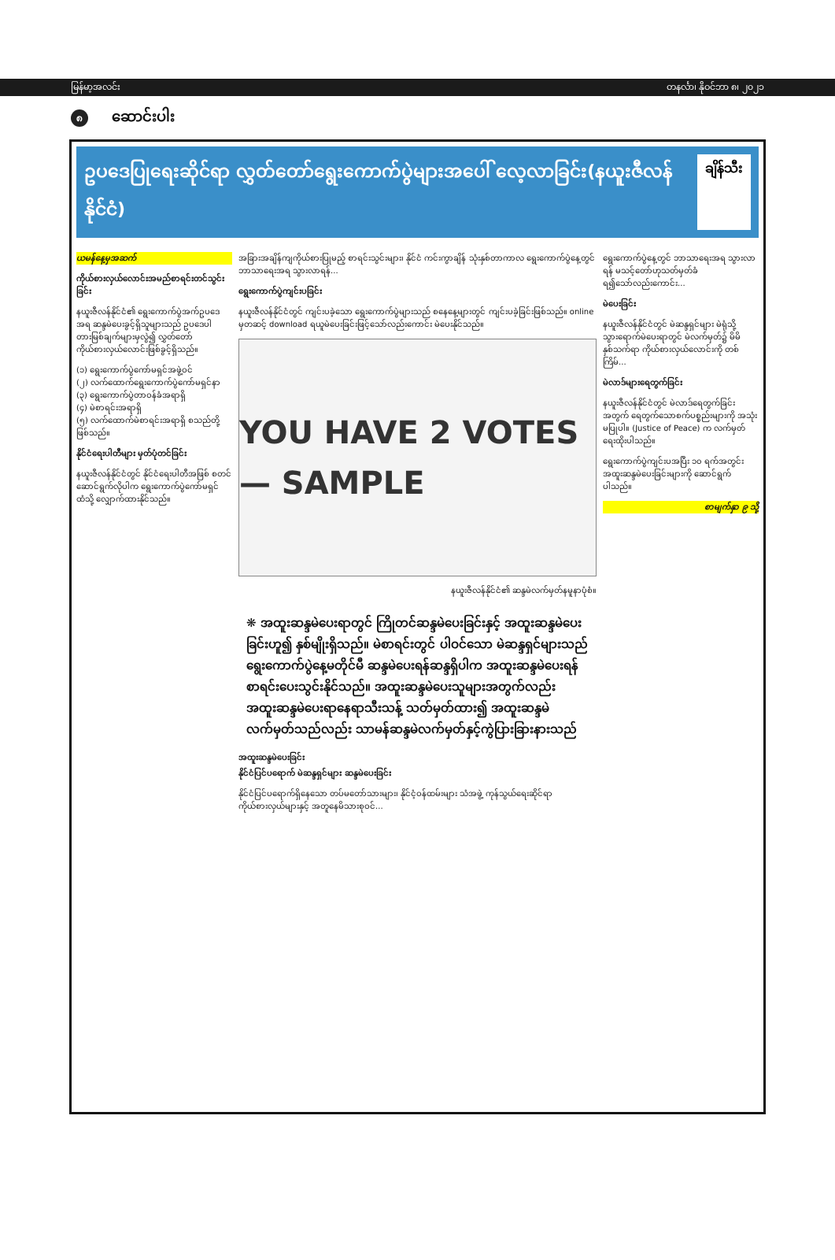မြန်မာ့အလင်း တနင်္လာ၊ နိုဝင်ဘာ ၈၊ ၂၀၂၁
၈ ဆောင်းပါး
ဥပဒေပြုရေးဆိုင်ရာ လွှတ်တော်ရွေးကောက်ပွဲများအပေါ် လေ့လာခြင်း(နယူးဇီလန်နိုင်ငံ) ချိန်သီး
ယမန်နေ့မှအဆက်
ကိုယ်စားလှယ်လောင်းအမည်စာရင်းတင်သွင်းခြင်း
နယူးဇီလန်နိုင်ငံ၏ ရွေးကောက်ပွဲအက်ဥပဒေ အရ ဆန္ဒမဲပေးခွင့်ရှိသူများသည် ဥပဒေပါ တားမြစ်ချက်များမှလွဲ၍ လွှတ်တော်ကိုယ်စားလှယ်လောင်းဖြစ်ခွင့်ရှိသည်။
(၁) ရွေးကောက်ပွဲကော်မရှင်အဖွဲ့ဝင်
(၂) လက်ထောက်ရွေးကောက်ပွဲကော်မရှင်နာ
(၃) ရွေးကောက်ပွဲတာဝန်ခံအရာရှိ
(၄) မဲစာရင်းအရာရှိ
(၅) လက်ထောက်မဲစာရင်းအရာရှိ စသည်တို့ဖြစ်သည်။
နိုင်ငံရေးပါတီများ မှတ်ပုံတင်ခြင်း
နယူးဇီလန်နိုင်ငံတွင် နိုင်ငံရေးပါတီအဖြစ် စတင်ဆောင်ရွက်လိုပါက ရွေးကောက်ပွဲကော်မရှင်ထံသို့ လျှောက်ထားနိုင်သည်။
အခြားအချိန်ကျကိုယ်စားပြုမည့် စာရင်းသွင်းများ၊ နိုင်ငံ ကင်းကွာချိန် သုံးနှစ်တာကာလ ရွေးကောက်ပွဲနေ့တွင် ဘာသာရေးအရ သွားလာရန်...
ရွေးကောက်ပွဲကျင်းပခြင်း
နယူးဇီလန်နိုင်ငံတွင် ကျင်းပခဲ့သော ရွေးကောက်ပွဲများသည် စနေနေ့များတွင် ကျင်းပခဲ့ခြင်းဖြစ်သည်။ online မှတဆင့် download ရယူမဲပေးခြင်းဖြင့်သော်လည်းကောင်း မဲပေးနိုင်သည်။
YOU HAVE 2 VOTES — SAMPLE
နယူးဇီလန်နိုင်ငံ၏ ဆန္ဒမဲလက်မှတ်နမူနာပုံစံ။
❋ အထူးဆန္ဒမဲပေးရာတွင် ကြိုတင်ဆန္ဒမဲပေးခြင်းနှင့် အထူးဆန္ဒမဲပေးခြင်းဟူ၍ နှစ်မျိုးရှိသည်။ မဲစာရင်းတွင် ပါဝင်သော မဲဆန္ဒရှင်များသည် ရွေးကောက်ပွဲနေ့မတိုင်မီ ဆန္ဒမဲပေးရန်ဆန္ဒရှိပါက အထူးဆန္ဒမဲပေးရန် စာရင်းပေးသွင်းနိုင်သည်။ အထူးဆန္ဒမဲပေးသူများအတွက်လည်း အထူးဆန္ဒမဲပေးရာနေရာသီးသန့် သတ်မှတ်ထား၍ အထူးဆန္ဒမဲလက်မှတ်သည်လည်း သာမန်ဆန္ဒမဲလက်မှတ်နှင့်ကွဲပြားခြားနားသည်
အထူးဆန္ဒမဲပေးခြင်း
နိုင်ငံပြင်ပရောက် မဲဆန္ဒရှင်များ ဆန္ဒမဲပေးခြင်း
နိုင်ငံပြင်ပရောက်ရှိနေသော တပ်မတော်သားများ၊ နိုင်ငံ့ဝန်ထမ်းများ သံအဖွဲ့ ကုန်သွယ်ရေးဆိုင်ရာကိုယ်စားလှယ်များနှင့် အတူနေမိသားစုဝင်...
ရွေးကောက်ပွဲနေ့တွင် ဘာသာရေးအရ သွားလာရန် မသင့်တော်ဟုသတ်မှတ်ခံရ၍သော်လည်းကောင်း...
မဲပေးခြင်း
နယူးဇီလန်နိုင်ငံတွင် မဲဆန္ဒရှင်များ မဲရုံသို့ သွားရောက်မဲပေးရာတွင် မဲလက်မှတ်၌ မိမိနှစ်သက်ရာ ကိုယ်စားလှယ်လောင်းကို တစ်ကြိမ်...
မဲလာဒ်များရေတွက်ခြင်း
နယူးဇီလန်နိုင်ငံတွင် မဲလာဒ်ရေတွက်ခြင်းအတွက် ရေတွက်သောစက်ပစ္စည်းများကို အသုံးမပြုပါ။ (Justice of Peace) က လက်မှတ်ရေးထိုးပါသည်။
ရွေးကောက်ပွဲကျင်းပအပြီး ၁၀ ရက်အတွင်း အထူးဆန္ဒမဲပေးခြင်းများကို ဆောင်ရွက်ပါသည်။
စာမျက်နှာ ၉ သို့